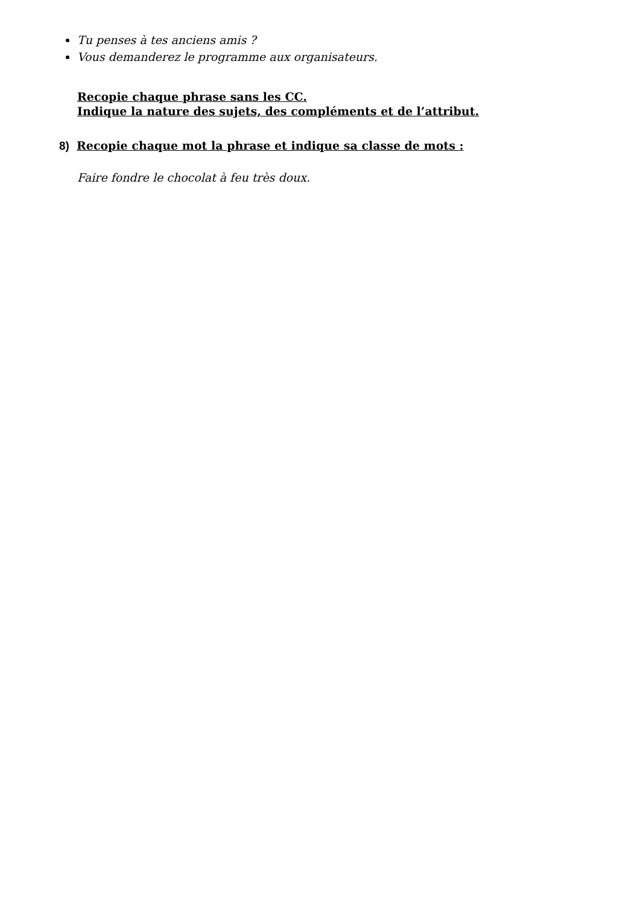Tu penses à tes anciens amis ?
Vous demanderez le programme aux organisateurs.
Recopie chaque phrase sans les CC.
Indique la nature des sujets, des compléments et de l’attribut.
8) Recopie chaque mot la phrase et indique sa classe de mots :
Faire fondre le chocolat à feu très doux.